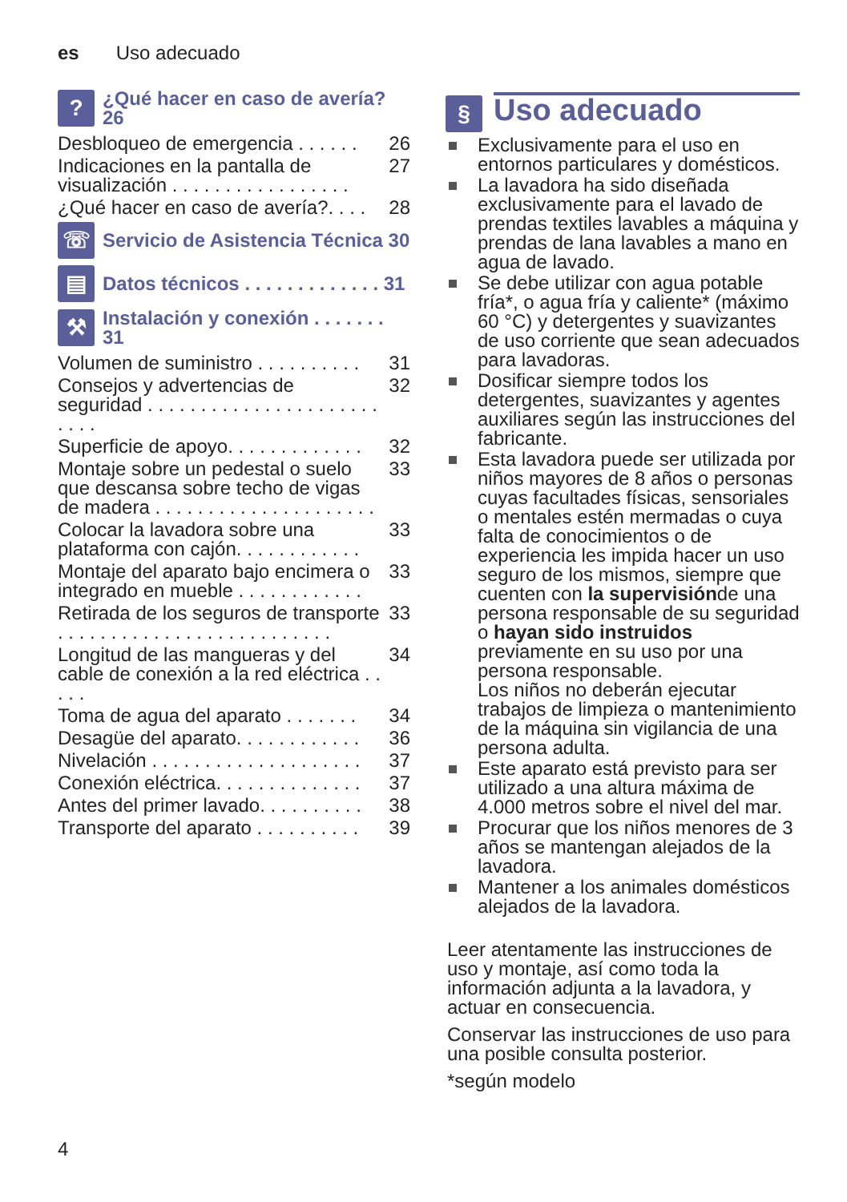es Uso adecuado
?
¿Qué hacer en caso de avería? 26
Desbloqueo de emergencia . . . . . . 26
Indicaciones en la pantalla de visualización . . . . . . . . . . . . . . . . . 27
¿Qué hacer en caso de avería?. . . . 28
☏
Servicio de Asistencia Técnica 30
▤
Datos técnicos . . . . . . . . . . . . . 31
⚒
Instalación y conexión . . . . . . . 31
Volumen de suministro . . . . . . . . . . 31
Consejos y advertencias de seguridad . . . . . . . . . . . . . . . . . . . . . . . . . . 32
Superficie de apoyo. . . . . . . . . . . . . 32
Montaje sobre un pedestal o suelo que descansa sobre techo de vigas de madera . . . . . . . . . . . . . . . . . . . . . 33
Colocar la lavadora sobre una plataforma con cajón. . . . . . . . . . . . 33
Montaje del aparato bajo encimera o integrado en mueble . . . . . . . . . . . . 33
Retirada de los seguros de transporte . . . . . . . . . . . . . . . . . . . . . . . . . . 33
Longitud de las mangueras y del cable de conexión a la red eléctrica . . . . . 34
Toma de agua del aparato . . . . . . . 34
Desagüe del aparato. . . . . . . . . . . . 36
Nivelación . . . . . . . . . . . . . . . . . . . . 37
Conexión eléctrica. . . . . . . . . . . . . . 37
Antes del primer lavado. . . . . . . . . . 38
Transporte del aparato . . . . . . . . . . 39
§
Uso adecuado
Exclusivamente para el uso en entornos particulares y domésticos.
La lavadora ha sido diseñada exclusivamente para el lavado de prendas textiles lavables a máquina y prendas de lana lavables a mano en agua de lavado.
Se debe utilizar con agua potable fría*, o agua fría y caliente* (máximo 60 °C) y detergentes y suavizantes de uso corriente que sean adecuados para lavadoras.
Dosificar siempre todos los detergentes, suavizantes y agentes auxiliares según las instrucciones del fabricante.
Esta lavadora puede ser utilizada por niños mayores de 8 años o personas cuyas facultades físicas, sensoriales o mentales estén mermadas o cuya falta de conocimientos o de experiencia les impida hacer un uso seguro de los mismos, siempre que cuenten con la supervisiónde una persona responsable de su seguridad o hayan sido instruidos previamente en su uso por una persona responsable.
Los niños no deberán ejecutar trabajos de limpieza o mantenimiento de la máquina sin vigilancia de una persona adulta.
Este aparato está previsto para ser utilizado a una altura máxima de 4.000 metros sobre el nivel del mar.
Procurar que los niños menores de 3 años se mantengan alejados de la lavadora.
Mantener a los animales domésticos alejados de la lavadora.
Leer atentamente las instrucciones de uso y montaje, así como toda la información adjunta a la lavadora, y actuar en consecuencia.
Conservar las instrucciones de uso para una posible consulta posterior.
*según modelo
4